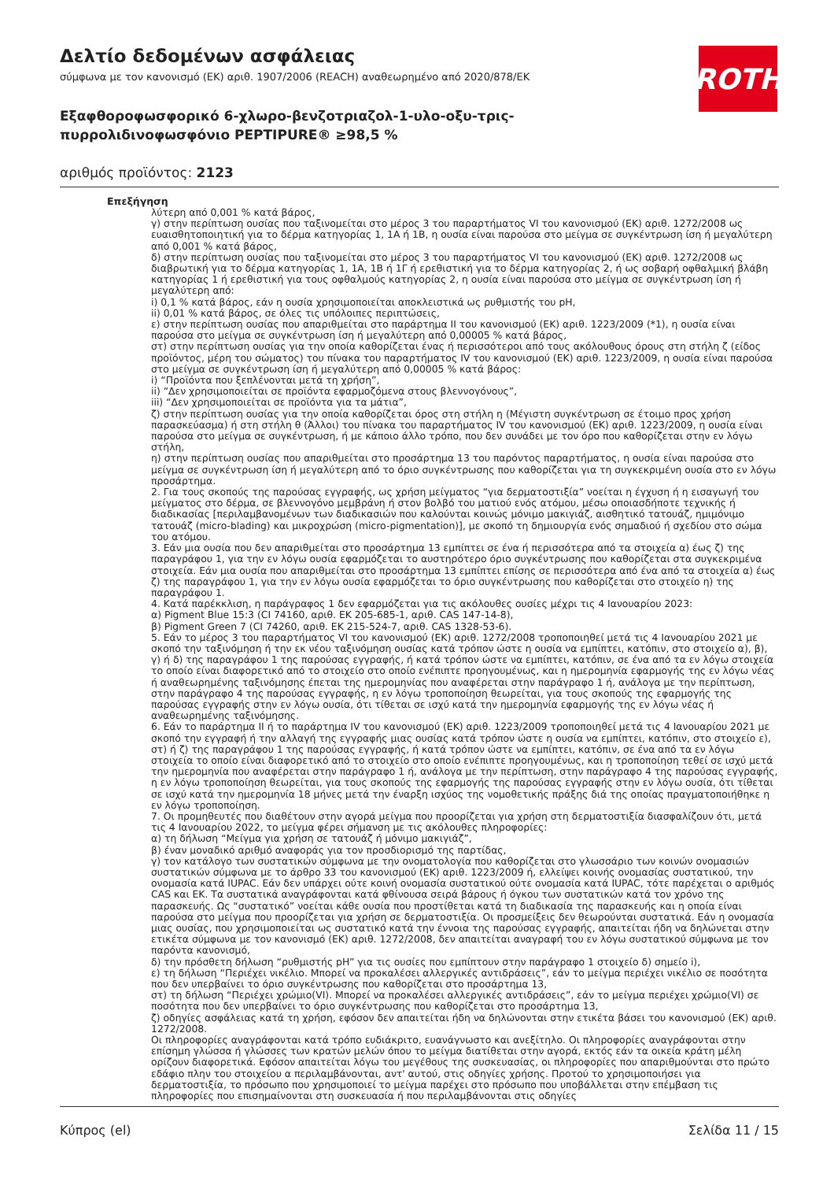ROTH
Δελτίο δεδομένων ασφάλειας
σύμφωνα με τον κανονισμό (ΕΚ) αριθ. 1907/2006 (REACH) αναθεωρημένο από 2020/878/ΕΚ
Εξαφθοροφωσφορικό 6-χλωρο-βενζοτριαζολ-1-υλο-οξυ-τρις-πυρρολιδινοφωσφόνιο PEPTIPURE® ≥98,5 %
αριθμός προϊόντος: 2123
Επεξήγηση
λύτερη από 0,001 % κατά βάρος,
γ) στην περίπτωση ουσίας που ταξινομείται στο μέρος 3 του παραρτήματος VI του κανονισμού (ΕΚ) αριθ. 1272/2008 ως ευαισθητοποιητική για το δέρμα κατηγορίας 1, 1A ή 1B, η ουσία είναι παρούσα στο μείγμα σε συγκέντρωση ίση ή μεγαλύτερη από 0,001 % κατά βάρος,
δ) στην περίπτωση ουσίας που ταξινομείται στο μέρος 3 του παραρτήματος VI του κανονισμού (ΕΚ) αριθ. 1272/2008 ως διαβρωτική για το δέρμα κατηγορίας 1, 1A, 1B ή 1Γ ή ερεθιστική για το δέρμα κατηγορίας 2, ή ως σοβαρή οφθαλμική βλάβη κατηγορίας 1 ή ερεθιστική για τους οφθαλμούς κατηγορίας 2, η ουσία είναι παρούσα στο μείγμα σε συγκέντρωση ίση ή μεγαλύτερη από:
i) 0,1 % κατά βάρος, εάν η ουσία χρησιμοποιείται αποκλειστικά ως ρυθμιστής του pH,
ii) 0,01 % κατά βάρος, σε όλες τις υπόλοιπες περιπτώσεις,
ε) στην περίπτωση ουσίας που απαριθμείται στο παράρτημα II του κανονισμού (ΕΚ) αριθ. 1223/2009 (*1), η ουσία είναι παρούσα στο μείγμα σε συγκέντρωση ίση ή μεγαλύτερη από 0,00005 % κατά βάρος,
στ) στην περίπτωση ουσίας για την οποία καθορίζεται ένας ή περισσότεροι από τους ακόλουθους όρους στη στήλη ζ (είδος προϊόντος, μέρη του σώματος) του πίνακα του παραρτήματος IV του κανονισμού (ΕΚ) αριθ. 1223/2009, η ουσία είναι παρούσα στο μείγμα σε συγκέντρωση ίση ή μεγαλύτερη από 0,00005 % κατά βάρος:
i) “Προϊόντα που ξεπλένονται μετά τη χρήση”,
ii) “Δεν χρησιμοποιείται σε προϊόντα εφαρμοζόμενα στους βλεννογόνους”,
iii) “Δεν χρησιμοποιείται σε προϊόντα για τα μάτια”,
ζ) στην περίπτωση ουσίας για την οποία καθορίζεται όρος στη στήλη η (Μέγιστη συγκέντρωση σε έτοιμο προς χρήση παρασκεύασμα) ή στη στήλη θ (Άλλοι) του πίνακα του παραρτήματος IV του κανονισμού (ΕΚ) αριθ. 1223/2009, η ουσία είναι παρούσα στο μείγμα σε συγκέντρωση, ή με κάποιο άλλο τρόπο, που δεν συνάδει με τον όρο που καθορίζεται στην εν λόγω στήλη,
η) στην περίπτωση ουσίας που απαριθμείται στο προσάρτημα 13 του παρόντος παραρτήματος, η ουσία είναι παρούσα στο μείγμα σε συγκέντρωση ίση ή μεγαλύτερη από το όριο συγκέντρωσης που καθορίζεται για τη συγκεκριμένη ουσία στο εν λόγω προσάρτημα.
2. Για τους σκοπούς της παρούσας εγγραφής, ως χρήση μείγματος “για δερματοστιξία” νοείται η έγχυση ή η εισαγωγή του μείγματος στο δέρμα, σε βλεννογόνο μεμβράνη ή στον βολβό του ματιού ενός ατόμου, μέσω οποιασδήποτε τεχνικής ή διαδικασίας [περιλαμβανομένων των διαδικασιών που καλούνται κοινώς μόνιμο μακιγιάζ, αισθητικό τατουάζ, ημιμόνιμο τατουάζ (micro-blading) και μικροχρώση (micro-pigmentation)], με σκοπό τη δημιουργία ενός σημαδιού ή σχεδίου στο σώμα του ατόμου.
3. Εάν μια ουσία που δεν απαριθμείται στο προσάρτημα 13 εμπίπτει σε ένα ή περισσότερα από τα στοιχεία α) έως ζ) της παραγράφου 1, για την εν λόγω ουσία εφαρμόζεται το αυστηρότερο όριο συγκέντρωσης που καθορίζεται στα συγκεκριμένα στοιχεία. Εάν μια ουσία που απαριθμείται στο προσάρτημα 13 εμπίπτει επίσης σε περισσότερα από ένα από τα στοιχεία α) έως ζ) της παραγράφου 1, για την εν λόγω ουσία εφαρμόζεται το όριο συγκέντρωσης που καθορίζεται στο στοιχείο η) της παραγράφου 1.
4. Κατά παρέκκλιση, η παράγραφος 1 δεν εφαρμόζεται για τις ακόλουθες ουσίες μέχρι τις 4 Ιανουαρίου 2023:
α) Pigment Blue 15:3 (CI 74160, αριθ. ΕΚ 205-685-1, αριθ. CAS 147-14-8),
β) Pigment Green 7 (CI 74260, αριθ. ΕΚ 215-524-7, αριθ. CAS 1328-53-6).
5. Εάν το μέρος 3 του παραρτήματος VI του κανονισμού (ΕΚ) αριθ. 1272/2008 τροποποιηθεί μετά τις 4 Ιανουαρίου 2021 με σκοπό την ταξινόμηση ή την εκ νέου ταξινόμηση ουσίας κατά τρόπον ώστε η ουσία να εμπίπτει, κατόπιν, στο στοιχείο α), β), γ) ή δ) της παραγράφου 1 της παρούσας εγγραφής, ή κατά τρόπον ώστε να εμπίπτει, κατόπιν, σε ένα από τα εν λόγω στοιχεία το οποίο είναι διαφορετικό από το στοιχείο στο οποίο ενέπιπτε προηγουμένως, και η ημερομηνία εφαρμογής της εν λόγω νέας ή αναθεωρημένης ταξινόμησης έπεται της ημερομηνίας που αναφέρεται στην παράγραφο 1 ή, ανάλογα με την περίπτωση, στην παράγραφο 4 της παρούσας εγγραφής, η εν λόγω τροποποίηση θεωρείται, για τους σκοπούς της εφαρμογής της παρούσας εγγραφής στην εν λόγω ουσία, ότι τίθεται σε ισχύ κατά την ημερομηνία εφαρμογής της εν λόγω νέας ή αναθεωρημένης ταξινόμησης.
6. Εάν το παράρτημα II ή το παράρτημα IV του κανονισμού (ΕΚ) αριθ. 1223/2009 τροποποιηθεί μετά τις 4 Ιανουαρίου 2021 με σκοπό την εγγραφή ή την αλλαγή της εγγραφής μιας ουσίας κατά τρόπον ώστε η ουσία να εμπίπτει, κατόπιν, στο στοιχείο ε), στ) ή ζ) της παραγράφου 1 της παρούσας εγγραφής, ή κατά τρόπον ώστε να εμπίπτει, κατόπιν, σε ένα από τα εν λόγω στοιχεία το οποίο είναι διαφορετικό από το στοιχείο στο οποίο ενέπιπτε προηγουμένως, και η τροποποίηση τεθεί σε ισχύ μετά την ημερομηνία που αναφέρεται στην παράγραφο 1 ή, ανάλογα με την περίπτωση, στην παράγραφο 4 της παρούσας εγγραφής, η εν λόγω τροποποίηση θεωρείται, για τους σκοπούς της εφαρμογής της παρούσας εγγραφής στην εν λόγω ουσία, ότι τίθεται σε ισχύ κατά την ημερομηνία 18 μήνες μετά την έναρξη ισχύος της νομοθετικής πράξης διά της οποίας πραγματοποιήθηκε η εν λόγω τροποποίηση.
7. Οι προμηθευτές που διαθέτουν στην αγορά μείγμα που προορίζεται για χρήση στη δερματοστιξία διασφαλίζουν ότι, μετά τις 4 Ιανουαρίου 2022, το μείγμα φέρει σήμανση με τις ακόλουθες πληροφορίες:
α) τη δήλωση “Μείγμα για χρήση σε τατουάζ ή μόνιμο μακιγιάζ”,
β) έναν μοναδικό αριθμό αναφοράς για τον προσδιορισμό της παρτίδας,
γ) τον κατάλογο των συστατικών σύμφωνα με την ονοματολογία που καθορίζεται στο γλωσσάριο των κοινών ονομασιών συστατικών σύμφωνα με το άρθρο 33 του κανονισμού (ΕΚ) αριθ. 1223/2009 ή, ελλείψει κοινής ονομασίας συστατικού, την ονομασία κατά IUPAC. Εάν δεν υπάρχει ούτε κοινή ονομασία συστατικού ούτε ονομασία κατά IUPAC, τότε παρέχεται ο αριθμός CAS και ΕΚ. Τα συστατικά αναγράφονται κατά φθίνουσα σειρά βάρους ή όγκου των συστατικών κατά τον χρόνο της παρασκευής. Ως “συστατικό” νοείται κάθε ουσία που προστίθεται κατά τη διαδικασία της παρασκευής και η οποία είναι παρούσα στο μείγμα που προορίζεται για χρήση σε δερματοστιξία. Οι προσμείξεις δεν θεωρούνται συστατικά. Εάν η ονομασία μιας ουσίας, που χρησιμοποιείται ως συστατικό κατά την έννοια της παρούσας εγγραφής, απαιτείται ήδη να δηλώνεται στην ετικέτα σύμφωνα με τον κανονισμό (ΕΚ) αριθ. 1272/2008, δεν απαιτείται αναγραφή του εν λόγω συστατικού σύμφωνα με τον παρόντα κανονισμό,
δ) την πρόσθετη δήλωση “ρυθμιστής pH” για τις ουσίες που εμπίπτουν στην παράγραφο 1 στοιχείο δ) σημείο i),
ε) τη δήλωση “Περιέχει νικέλιο. Μπορεί να προκαλέσει αλλεργικές αντιδράσεις”, εάν το μείγμα περιέχει νικέλιο σε ποσότητα που δεν υπερβαίνει το όριο συγκέντρωσης που καθορίζεται στο προσάρτημα 13,
στ) τη δήλωση “Περιέχει χρώμιο(VI). Μπορεί να προκαλέσει αλλεργικές αντιδράσεις”, εάν το μείγμα περιέχει χρώμιο(VI) σε ποσότητα που δεν υπερβαίνει το όριο συγκέντρωσης που καθορίζεται στο προσάρτημα 13,
ζ) οδηγίες ασφάλειας κατά τη χρήση, εφόσον δεν απαιτείται ήδη να δηλώνονται στην ετικέτα βάσει του κανονισμού (ΕΚ) αριθ. 1272/2008.
Οι πληροφορίες αναγράφονται κατά τρόπο ευδιάκριτο, ευανάγνωστο και ανεξίτηλο. Οι πληροφορίες αναγράφονται στην επίσημη γλώσσα ή γλώσσες των κρατών μελών όπου το μείγμα διατίθεται στην αγορά, εκτός εάν τα οικεία κράτη μέλη ορίζουν διαφορετικά. Εφόσον απαιτείται λόγω του μεγέθους της συσκευασίας, οι πληροφορίες που απαριθμούνται στο πρώτο εδάφιο πλην του στοιχείου α περιλαμβάνονται, αντ' αυτού, στις οδηγίες χρήσης. Προτού το χρησιμοποιήσει για δερματοστιξία, το πρόσωπο που χρησιμοποιεί το μείγμα παρέχει στο πρόσωπο που υποβάλλεται στην επέμβαση τις πληροφορίες που επισημαίνονται στη συσκευασία ή που περιλαμβάνονται στις οδηγίες
Κύπρος (el) Σελίδα 11 / 15